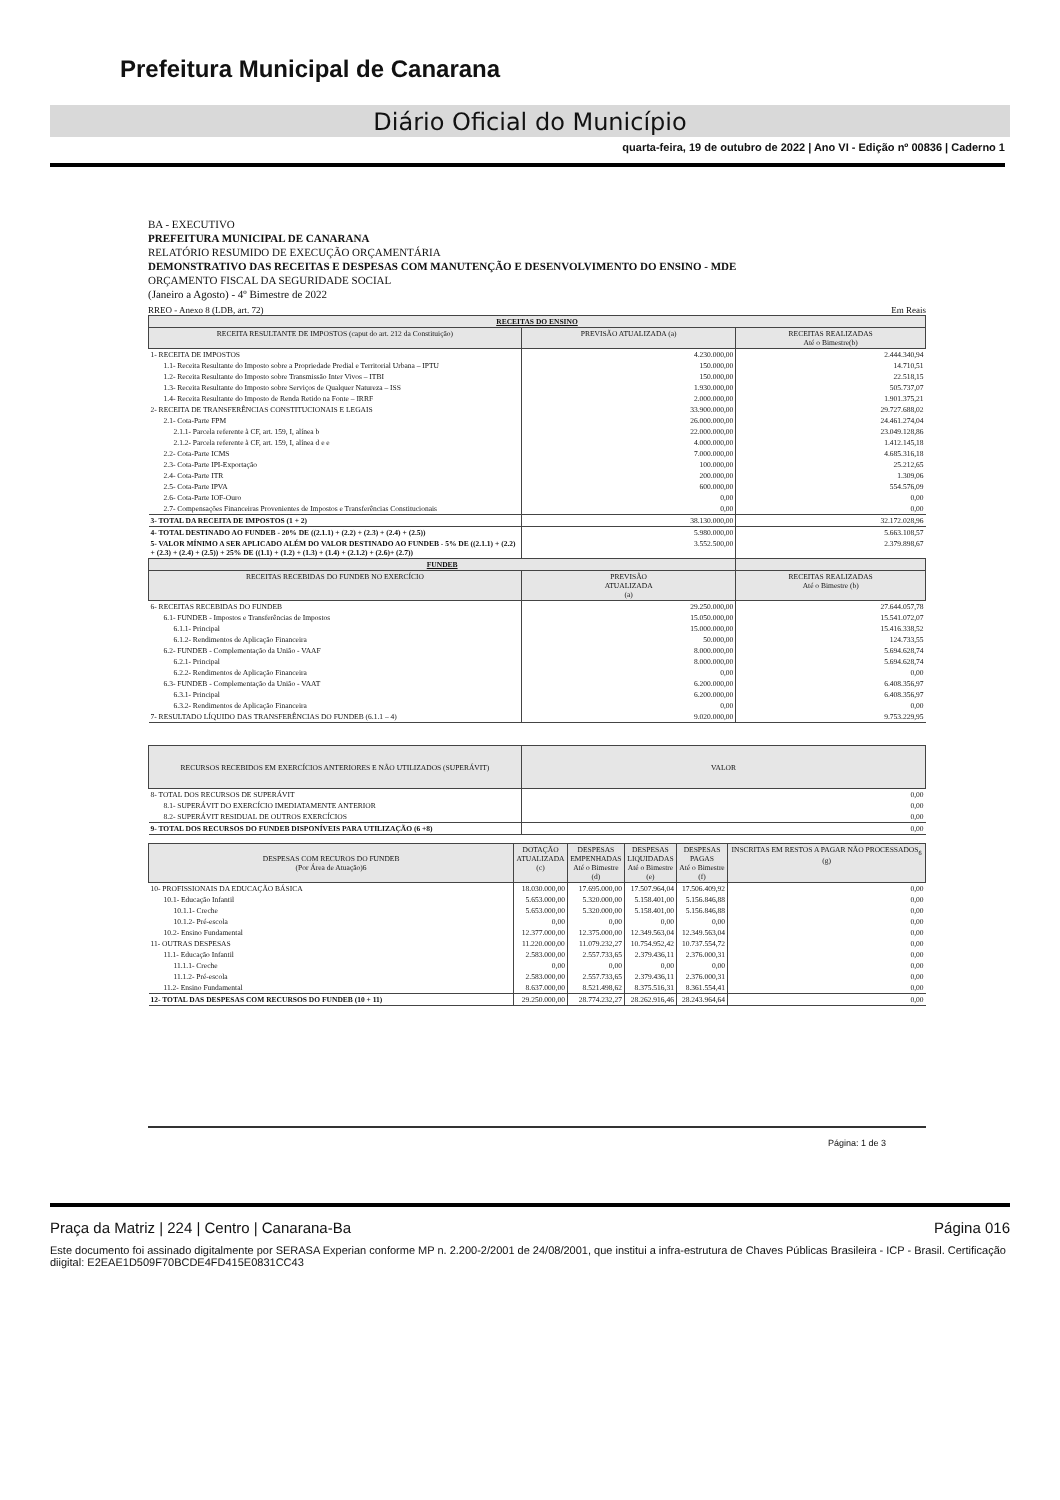Prefeitura Municipal de Canarana
Diário Oficial do Município
quarta-feira, 19 de outubro de 2022 | Ano VI - Edição nº 00836 | Caderno 1
BA - EXECUTIVO
PREFEITURA MUNICIPAL DE CANARANA
RELATÓRIO RESUMIDO DE EXECUÇÃO ORÇAMENTÁRIA
DEMONSTRATIVO DAS RECEITAS E DESPESAS COM MANUTENÇÃO E DESENVOLVIMENTO DO ENSINO - MDE
ORÇAMENTO FISCAL DA SEGURIDADE SOCIAL
(Janeiro a Agosto) - 4º Bimestre de 2022
RREO - Anexo 8 (LDB, art. 72) Em Reais
| RECEITAS DO ENSINO | | |
| --- | --- | --- |
| RECEITA RESULTANTE DE IMPOSTOS (caput do art. 212 da Constituição) | PREVISÃO ATUALIZADA (a) | RECEITAS REALIZADAS Até o Bimestre(b) |
| 1- RECEITA DE IMPOSTOS | 4.230.000,00 | 2.444.340,94 |
| 1.1- Receita Resultante do Imposto sobre a Propriedade Predial e Territorial Urbana – IPTU | 150.000,00 | 14.710,51 |
| 1.2- Receita Resultante do Imposto sobre Transmissão Inter Vivos – ITBI | 150.000,00 | 22.518,15 |
| 1.3- Receita Resultante do Imposto sobre Serviços de Qualquer Natureza – ISS | 1.930.000,00 | 505.737,07 |
| 1.4- Receita Resultante do Imposto de Renda Retido na Fonte – IRRF | 2.000.000,00 | 1.901.375,21 |
| 2- RECEITA DE TRANSFERÊNCIAS CONSTITUCIONAIS E LEGAIS | 33.900.000,00 | 29.727.688,02 |
| 2.1- Cota-Parte FPM | 26.000.000,00 | 24.461.274,04 |
| 2.1.1- Parcela referente à CF, art. 159, I, alínea b | 22.000.000,00 | 23.049.128,86 |
| 2.1.2- Parcela referente à CF, art. 159, I, alínea d e e | 4.000.000,00 | 1.412.145,18 |
| 2.2- Cota-Parte ICMS | 7.000.000,00 | 4.685.316,18 |
| 2.3- Cota-Parte IPI-Exportação | 100.000,00 | 25.212,65 |
| 2.4- Cota-Parte ITR | 200.000,00 | 1.309,06 |
| 2.5- Cota-Parte IPVA | 600.000,00 | 554.576,09 |
| 2.6- Cota-Parte IOF-Ouro | 0,00 | 0,00 |
| 2.7- Compensações Financeiras Provenientes de Impostos e Transferências Constitucionais | 0,00 | 0,00 |
| 3- TOTAL DA RECEITA DE IMPOSTOS (1 + 2) | 38.130.000,00 | 32.172.028,96 |
| 4- TOTAL DESTINADO AO FUNDEB - 20% DE ((2.1.1) + (2.2) + (2.3) + (2.4) + (2.5)) | 5.980.000,00 | 5.663.108,57 |
| 5- VALOR MÍNIMO A SER APLICADO ALÉM DO VALOR DESTINADO AO FUNDEB - 5% DE ((2.1.1) + (2.2) + (2.3) + (2.4) + (2.5)) + 25% DE ((1.1) + (1.2) + (1.3) + (1.4) + (2.1.2) + (2.6)+ (2.7)) | 3.552.500,00 | 2.379.898,67 |
| FUNDEB | | |
| RECEITAS RECEBIDAS DO FUNDEB NO EXERCÍCIO | PREVISÃO ATUALIZADA (a) | RECEITAS REALIZADAS Até o Bimestre (b) |
| 6- RECEITAS RECEBIDAS DO FUNDEB | 29.250.000,00 | 27.644.057,78 |
| 6.1- FUNDEB - Impostos e Transferências de Impostos | 15.050.000,00 | 15.541.072,07 |
| 6.1.1- Principal | 15.000.000,00 | 15.416.338,52 |
| 6.1.2- Rendimentos de Aplicação Financeira | 50.000,00 | 124.733,55 |
| 6.2- FUNDEB - Complementação da União - VAAF | 8.000.000,00 | 5.694.628,74 |
| 6.2.1- Principal | 8.000.000,00 | 5.694.628,74 |
| 6.2.2- Rendimentos de Aplicação Financeira | 0,00 | 0,00 |
| 6.3- FUNDEB - Complementação da União - VAAT | 6.200.000,00 | 6.408.356,97 |
| 6.3.1- Principal | 6.200.000,00 | 6.408.356,97 |
| 6.3.2- Rendimentos de Aplicação Financeira | 0,00 | 0,00 |
| 7- RESULTADO LÍQUIDO DAS TRANSFERÊNCIAS DO FUNDEB (6.1.1 – 4) | 9.020.000,00 | 9.753.229,95 |
| RECURSOS RECEBIDOS EM EXERCÍCIOS ANTERIORES E NÃO UTILIZADOS (SUPERÁVIT) | VALOR |
| --- | --- |
| 8- TOTAL DOS RECURSOS DE SUPERÁVIT | 0,00 |
| 8.1- SUPERÁVIT DO EXERCÍCIO IMEDIATAMENTE ANTERIOR | 0,00 |
| 8.2- SUPERÁVIT RESIDUAL DE OUTROS EXERCÍCIOS | 0,00 |
| 9- TOTAL DOS RECURSOS DO FUNDEB DISPONÍVEIS PARA UTILIZAÇÃO (6 +8) | 0,00 |
| DESPESAS COM RECUROS DO FUNDEB (Por Área de Atuação)6 | DOTAÇÃO ATUALIZADA (c) | DESPESAS EMPENHADAS Até o Bimestre (d) | DESPESAS LIQUIDADAS Até o Bimestre (e) | DESPESAS PAGAS Até o Bimestre (f) | INSCRITAS EM RESTOS A PAGAR NÃO PROCESSADOS<sub>6</sub> (g) |
| --- | --- | --- | --- | --- | --- |
| 10- PROFISSIONAIS DA EDUCAÇÃO BÁSICA | 18.030.000,00 | 17.695.000,00 | 17.507.964,04 | 17.506.409,92 | 0,00 |
| 10.1- Educação Infantil | 5.653.000,00 | 5.320.000,00 | 5.158.401,00 | 5.156.846,88 | 0,00 |
| 10.1.1- Creche | 5.653.000,00 | 5.320.000,00 | 5.158.401,00 | 5.156.846,88 | 0,00 |
| 10.1.2- Pré-escola | 0,00 | 0,00 | 0,00 | 0,00 | 0,00 |
| 10.2- Ensino Fundamental | 12.377.000,00 | 12.375.000,00 | 12.349.563,04 | 12.349.563,04 | 0,00 |
| 11- OUTRAS DESPESAS | 11.220.000,00 | 11.079.232,27 | 10.754.952,42 | 10.737.554,72 | 0,00 |
| 11.1- Educação Infantil | 2.583.000,00 | 2.557.733,65 | 2.379.436,11 | 2.376.000,31 | 0,00 |
| 11.1.1- Creche | 0,00 | 0,00 | 0,00 | 0,00 | 0,00 |
| 11.1.2- Pré-escola | 2.583.000,00 | 2.557.733,65 | 2.379.436,11 | 2.376.000,31 | 0,00 |
| 11.2- Ensino Fundamental | 8.637.000,00 | 8.521.498,62 | 8.375.516,31 | 8.361.554,41 | 0,00 |
| 12- TOTAL DAS DESPESAS COM RECURSOS DO FUNDEB (10 + 11) | 29.250.000,00 | 28.774.232,27 | 28.262.916,46 | 28.243.964,64 | 0,00 |
Página: 1 de 3
Praça da Matriz | 224 | Centro | Canarana-Ba Página 016
Este documento foi assinado digitalmente por SERASA Experian conforme MP n. 2.200-2/2001 de 24/08/2001, que institui a infra-estrutura de Chaves Públicas Brasileira - ICP - Brasil. Certificação diigital: E2EAE1D509F70BCDE4FD415E0831CC43